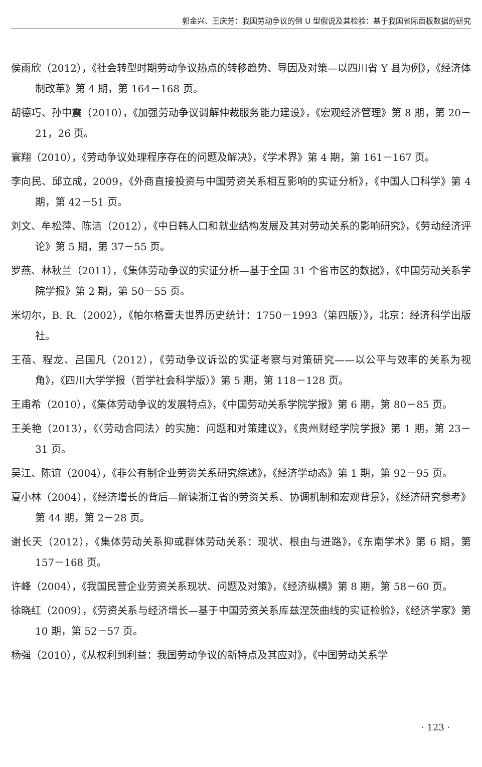郭金兴、王庆芳：我国劳动争议的倒 U 型假说及其检验：基于我国省际面板数据的研究
侯雨欣（2012），《社会转型时期劳动争议热点的转移趋势、导因及对策—以四川省 Y 县为例》，《经济体制改革》第 4 期，第 164－168 页。
胡德巧、孙中震（2010），《加强劳动争议调解仲裁服务能力建设》，《宏观经济管理》第 8 期，第 20－21，26 页。
寰翔（2010），《劳动争议处理程序存在的问题及解决》，《学术界》第 4 期，第 161－167 页。
李向民、邱立成，2009，《外商直接投资与中国劳资关系相互影响的实证分析》，《中国人口科学》第 4 期，第 42－51 页。
刘文、牟松萍、陈洁（2012），《中日韩人口和就业结构发展及其对劳动关系的影响研究》，《劳动经济评论》第 5 期，第 37－55 页。
罗燕、林秋兰（2011），《集体劳动争议的实证分析—基于全国 31 个省市区的数据》，《中国劳动关系学院学报》第 2 期，第 50－55 页。
米切尔，B. R.（2002），《帕尔格雷夫世界历史统计：1750－1993（第四版）》，北京：经济科学出版社。
王蓓、程龙、吕国凡（2012），《劳动争议诉讼的实证考察与对策研究——以公平与效率的关系为视角》，《四川大学学报（哲学社会科学版）》第 5 期，第 118－128 页。
王甫希（2010），《集体劳动争议的发展特点》，《中国劳动关系学院学报》第 6 期，第 80－85 页。
王美艳（2013），《〈劳动合同法〉的实施：问题和对策建议》，《贵州财经学院学报》第 1 期，第 23－31 页。
吴江、陈谊（2004），《非公有制企业劳资关系研究综述》，《经济学动态》第 1 期，第 92－95 页。
夏小林（2004），《经济增长的背后—解读浙江省的劳资关系、协调机制和宏观背景》，《经济研究参考》第 44 期，第 2－28 页。
谢长天（2012），《集体劳动关系抑或群体劳动关系：现状、根由与进路》，《东南学术》第 6 期，第 157－168 页。
许峰（2004），《我国民营企业劳资关系现状、问题及对策》，《经济纵横》第 8 期，第 58－60 页。
徐晓红（2009），《劳资关系与经济增长—基于中国劳资关系库兹涅茨曲线的实证检验》，《经济学家》第 10 期，第 52－57 页。
杨强（2010），《从权利到利益：我国劳动争议的新特点及其应对》，《中国劳动关系学
· 123 ·